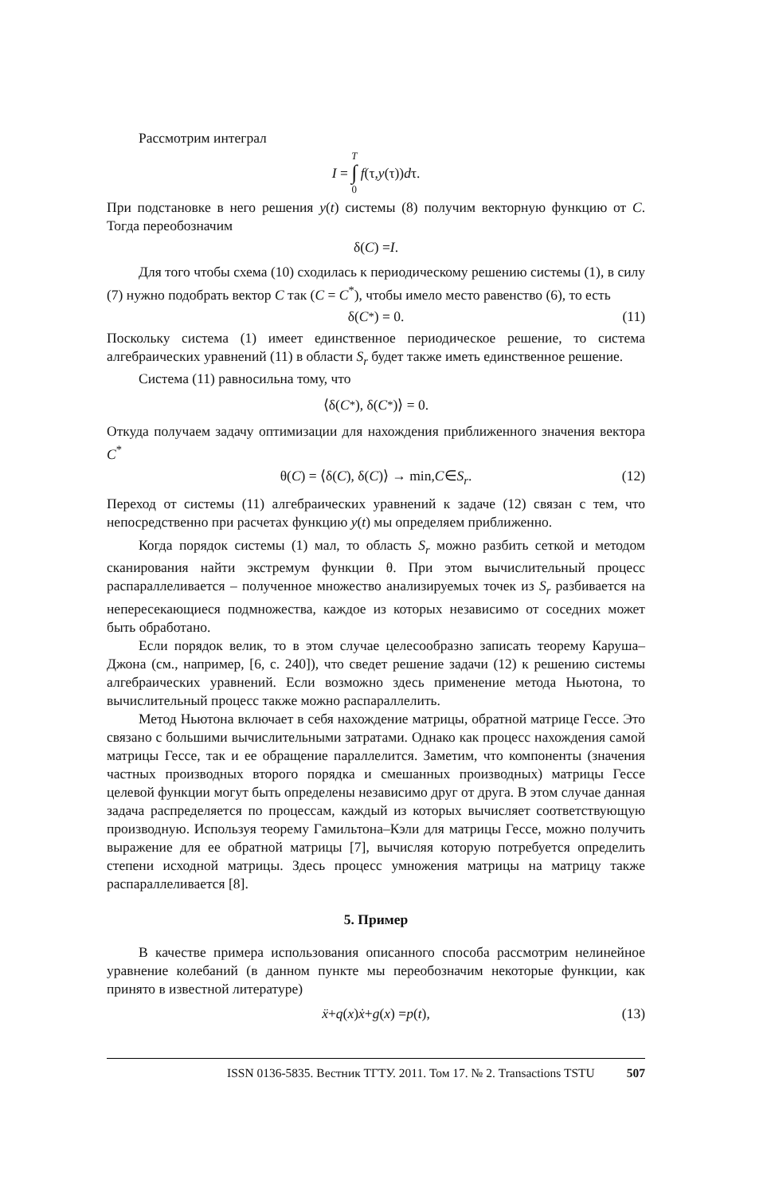Рассмотрим интеграл
I = T
∫
0 f (τ, y (τ)) d τ.
При подстановке в него решения y(t) системы (8) получим векторную функцию от C. Тогда переобозначим
δ(C) = I.
Для того чтобы схема (10) сходилась к периодическому решению системы (1), в силу (7) нужно подобрать вектор C так (C = C<sup>*</sup>), чтобы имело место равенство (6), то есть
δ(C<sup>*</sup>) = 0. (11)
Поскольку система (1) имеет единственное периодическое решение, то система алгебраических уравнений (11) в области S<sub>r</sub> будет также иметь единственное решение.
Система (11) равносильна тому, что
⟨δ(C<sup>*</sup>), δ(C<sup>*</sup>)⟩ = 0.
Откуда получаем задачу оптимизации для нахождения приближенного значения вектора C<sup>*</sup>
θ(C) = ⟨δ(C), δ(C)⟩ → min, C ∈ S<sub>r</sub>. (12)
Переход от системы (11) алгебраических уравнений к задаче (12) связан с тем, что непосредственно при расчетах функцию y(t) мы определяем приближенно.
Когда порядок системы (1) мал, то область S<sub>r</sub> можно разбить сеткой и методом сканирования найти экстремум функции θ. При этом вычислительный процесс распараллеливается – полученное множество анализируемых точек из S<sub>r</sub> разбивается на непересекающиеся подмножества, каждое из которых независимо от соседних может быть обработано.
Если порядок велик, то в этом случае целесообразно записать теорему Каруша–Джона (см., например, [6, с. 240]), что сведет решение задачи (12) к решению системы алгебраических уравнений. Если возможно здесь применение метода Ньютона, то вычислительный процесс также можно распараллелить.
Метод Ньютона включает в себя нахождение матрицы, обратной матрице Гессе. Это связано с большими вычислительными затратами. Однако как процесс нахождения самой матрицы Гессе, так и ее обращение параллелится. Заметим, что компоненты (значения частных производных второго порядка и смешанных производных) матрицы Гессе целевой функции могут быть определены независимо друг от друга. В этом случае данная задача распределяется по процессам, каждый из которых вычисляет соответствующую производную. Используя теорему Гамильтона–Кэли для матрицы Гессе, можно получить выражение для ее обратной матрицы [7], вычисляя которую потребуется определить степени исходной матрицы. Здесь процесс умножения матрицы на матрицу также распараллеливается [8].
5. Пример
В качестве примера использования описанного способа рассмотрим нелинейное уравнение колебаний (в данном пункте мы переобозначим некоторые функции, как принято в известной литературе)
ẍ + q (x) ẋ + g (x) = p (t), (13)
ISSN 0136-5835. Вестник ТГТУ. 2011. Том 17. № 2. Transactions TSTU 507